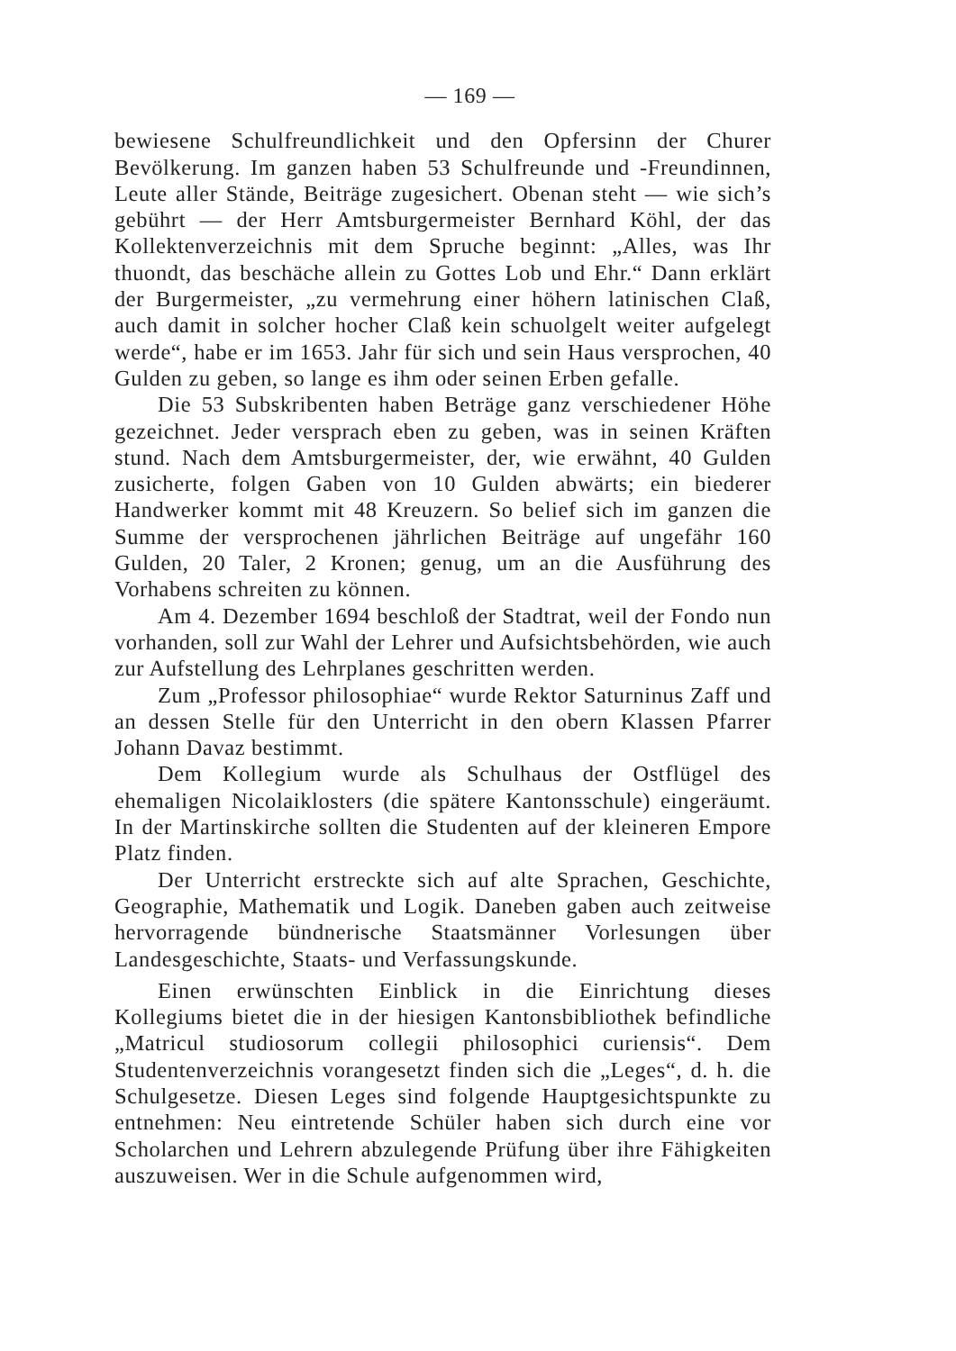— 169 —
bewiesene Schulfreundlichkeit und den Opfersinn der Churer Bevölkerung. Im ganzen haben 53 Schulfreunde und -Freundinnen, Leute aller Stände, Beiträge zugesichert. Obenan steht — wie sich’s gebührt — der Herr Amtsburgermeister Bernhard Köhl, der das Kollektenverzeichnis mit dem Spruche beginnt: „Alles, was Ihr thuondt, das beschäche allein zu Gottes Lob und Ehr.“ Dann erklärt der Burgermeister, „zu vermehrung einer höhern latinischen Claß, auch damit in solcher hocher Claß kein schuolgelt weiter aufgelegt werde“, habe er im 1653. Jahr für sich und sein Haus versprochen, 40 Gulden zu geben, so lange es ihm oder seinen Erben gefalle.
Die 53 Subskribenten haben Beträge ganz verschiedener Höhe gezeichnet. Jeder versprach eben zu geben, was in seinen Kräften stund. Nach dem Amtsburgermeister, der, wie erwähnt, 40 Gulden zusicherte, folgen Gaben von 10 Gulden abwärts; ein biederer Handwerker kommt mit 48 Kreuzern. So belief sich im ganzen die Summe der versprochenen jährlichen Beiträge auf ungefähr 160 Gulden, 20 Taler, 2 Kronen; genug, um an die Ausführung des Vorhabens schreiten zu können.
Am 4. Dezember 1694 beschloß der Stadtrat, weil der Fondo nun vorhanden, soll zur Wahl der Lehrer und Aufsichtsbehörden, wie auch zur Aufstellung des Lehrplanes geschritten werden.
Zum „Professor philosophiae“ wurde Rektor Saturninus Zaff und an dessen Stelle für den Unterricht in den obern Klassen Pfarrer Johann Davaz bestimmt.
Dem Kollegium wurde als Schulhaus der Ostflügel des ehemaligen Nicolaiklosters (die spätere Kantonsschule) eingeräumt. In der Martinskirche sollten die Studenten auf der kleineren Empore Platz finden.
Der Unterricht erstreckte sich auf alte Sprachen, Geschichte, Geographie, Mathematik und Logik. Daneben gaben auch zeitweise hervorragende bündnerische Staatsmänner Vorlesungen über Landesgeschichte, Staats- und Verfassungskunde.
Einen erwünschten Einblick in die Einrichtung dieses Kollegiums bietet die in der hiesigen Kantonsbibliothek befindliche „Matricul studiosorum collegii philosophici curiensis“. Dem Studentenverzeichnis vorangesetzt finden sich die „Leges“, d. h. die Schulgesetze. Diesen Leges sind folgende Hauptgesichtspunkte zu entnehmen: Neu eintretende Schüler haben sich durch eine vor Scholarchen und Lehrern abzulegende Prüfung über ihre Fähigkeiten auszuweisen. Wer in die Schule aufgenommen wird,